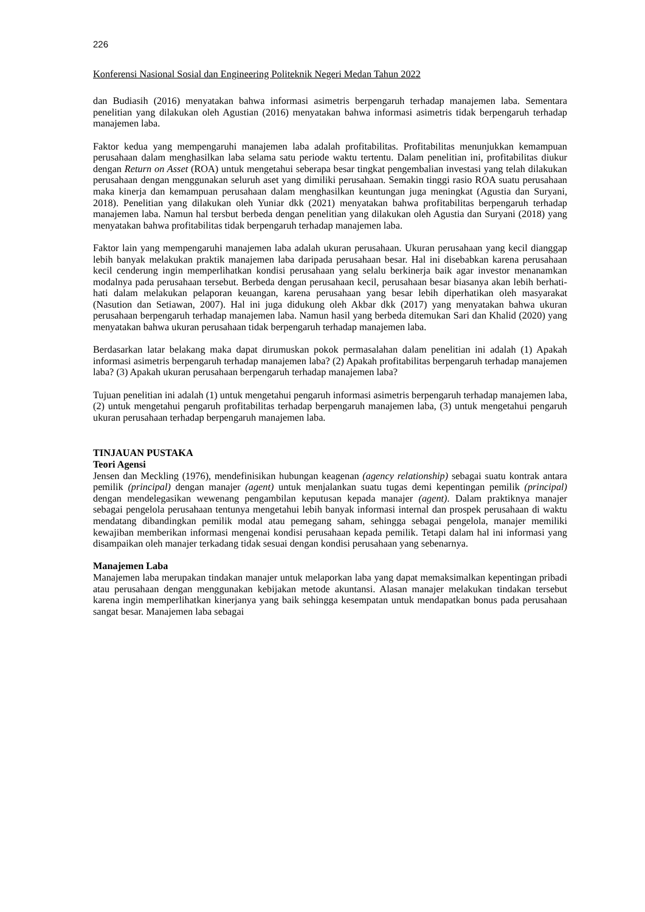226
Konferensi Nasional Sosial dan Engineering Politeknik Negeri Medan Tahun 2022
dan Budiasih (2016) menyatakan bahwa informasi asimetris berpengaruh terhadap manajemen laba. Sementara penelitian yang dilakukan oleh Agustian (2016) menyatakan bahwa informasi asimetris tidak berpengaruh terhadap manajemen laba.
Faktor kedua yang mempengaruhi manajemen laba adalah profitabilitas. Profitabilitas menunjukkan kemampuan perusahaan dalam menghasilkan laba selama satu periode waktu tertentu. Dalam penelitian ini, profitabilitas diukur dengan Return on Asset (ROA) untuk mengetahui seberapa besar tingkat pengembalian investasi yang telah dilakukan perusahaan dengan menggunakan seluruh aset yang dimiliki perusahaan. Semakin tinggi rasio ROA suatu perusahaan maka kinerja dan kemampuan perusahaan dalam menghasilkan keuntungan juga meningkat (Agustia dan Suryani, 2018). Penelitian yang dilakukan oleh Yuniar dkk (2021) menyatakan bahwa profitabilitas berpengaruh terhadap manajemen laba. Namun hal tersbut berbeda dengan penelitian yang dilakukan oleh Agustia dan Suryani (2018) yang menyatakan bahwa profitabilitas tidak berpengaruh terhadap manajemen laba.
Faktor lain yang mempengaruhi manajemen laba adalah ukuran perusahaan. Ukuran perusahaan yang kecil dianggap lebih banyak melakukan praktik manajemen laba daripada perusahaan besar. Hal ini disebabkan karena perusahaan kecil cenderung ingin memperlihatkan kondisi perusahaan yang selalu berkinerja baik agar investor menanamkan modalnya pada perusahaan tersebut. Berbeda dengan perusahaan kecil, perusahaan besar biasanya akan lebih berhati-hati dalam melakukan pelaporan keuangan, karena perusahaan yang besar lebih diperhatikan oleh masyarakat (Nasution dan Setiawan, 2007). Hal ini juga didukung oleh Akbar dkk (2017) yang menyatakan bahwa ukuran perusahaan berpengaruh terhadap manajemen laba. Namun hasil yang berbeda ditemukan Sari dan Khalid (2020) yang menyatakan bahwa ukuran perusahaan tidak berpengaruh terhadap manajemen laba.
Berdasarkan latar belakang maka dapat dirumuskan pokok permasalahan dalam penelitian ini adalah (1) Apakah informasi asimetris berpengaruh terhadap manajemen laba? (2) Apakah profitabilitas berpengaruh terhadap manajemen laba? (3) Apakah ukuran perusahaan berpengaruh terhadap manajemen laba?
Tujuan penelitian ini adalah (1) untuk mengetahui pengaruh informasi asimetris berpengaruh terhadap manajemen laba, (2) untuk mengetahui pengaruh profitabilitas terhadap berpengaruh manajemen laba, (3) untuk mengetahui pengaruh ukuran perusahaan terhadap berpengaruh manajemen laba.
TINJAUAN PUSTAKA
Teori Agensi
Jensen dan Meckling (1976), mendefinisikan hubungan keagenan (agency relationship) sebagai suatu kontrak antara pemilik (principal) dengan manajer (agent) untuk menjalankan suatu tugas demi kepentingan pemilik (principal) dengan mendelegasikan wewenang pengambilan keputusan kepada manajer (agent). Dalam praktiknya manajer sebagai pengelola perusahaan tentunya mengetahui lebih banyak informasi internal dan prospek perusahaan di waktu mendatang dibandingkan pemilik modal atau pemegang saham, sehingga sebagai pengelola, manajer memiliki kewajiban memberikan informasi mengenai kondisi perusahaan kepada pemilik. Tetapi dalam hal ini informasi yang disampaikan oleh manajer terkadang tidak sesuai dengan kondisi perusahaan yang sebenarnya.
Manajemen Laba
Manajemen laba merupakan tindakan manajer untuk melaporkan laba yang dapat memaksimalkan kepentingan pribadi atau perusahaan dengan menggunakan kebijakan metode akuntansi. Alasan manajer melakukan tindakan tersebut karena ingin memperlihatkan kinerjanya yang baik sehingga kesempatan untuk mendapatkan bonus pada perusahaan sangat besar. Manajemen laba sebagai